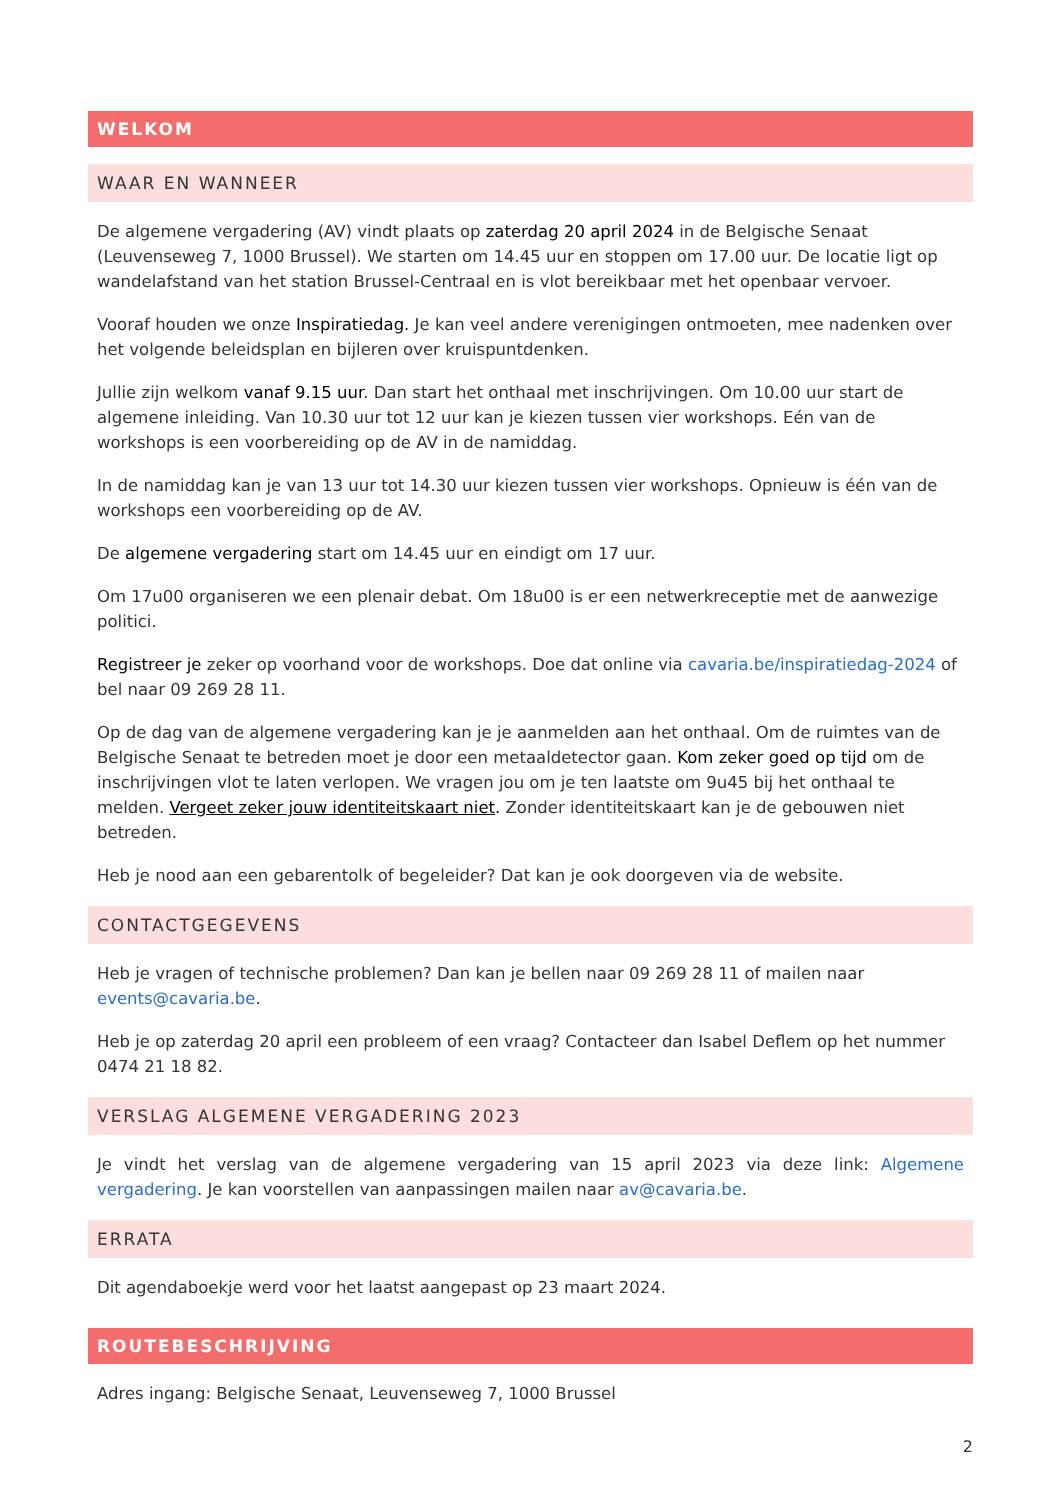WELKOM
WAAR EN WANNEER
De algemene vergadering (AV) vindt plaats op zaterdag 20 april 2024 in de Belgische Senaat (Leuvenseweg 7, 1000 Brussel). We starten om 14.45 uur en stoppen om 17.00 uur. De locatie ligt op wandelafstand van het station Brussel-Centraal en is vlot bereikbaar met het openbaar vervoer.
Vooraf houden we onze Inspiratiedag. Je kan veel andere verenigingen ontmoeten, mee nadenken over het volgende beleidsplan en bijleren over kruispuntdenken.
Jullie zijn welkom vanaf 9.15 uur. Dan start het onthaal met inschrijvingen. Om 10.00 uur start de algemene inleiding. Van 10.30 uur tot 12 uur kan je kiezen tussen vier workshops. Eén van de workshops is een voorbereiding op de AV in de namiddag.
In de namiddag kan je van 13 uur tot 14.30 uur kiezen tussen vier workshops. Opnieuw is één van de workshops een voorbereiding op de AV.
De algemene vergadering start om 14.45 uur en eindigt om 17 uur.
Om 17u00 organiseren we een plenair debat. Om 18u00 is er een netwerkreceptie met de aanwezige politici.
Registreer je zeker op voorhand voor de workshops. Doe dat online via cavaria.be/inspiratiedag-2024 of bel naar 09 269 28 11.
Op de dag van de algemene vergadering kan je je aanmelden aan het onthaal. Om de ruimtes van de Belgische Senaat te betreden moet je door een metaaldetector gaan. Kom zeker goed op tijd om de inschrijvingen vlot te laten verlopen. We vragen jou om je ten laatste om 9u45 bij het onthaal te melden. Vergeet zeker jouw identiteitskaart niet. Zonder identiteitskaart kan je de gebouwen niet betreden.
Heb je nood aan een gebarentolk of begeleider? Dat kan je ook doorgeven via de website.
CONTACTGEGEVENS
Heb je vragen of technische problemen? Dan kan je bellen naar 09 269 28 11 of mailen naar events@cavaria.be.
Heb je op zaterdag 20 april een probleem of een vraag? Contacteer dan Isabel Deflem op het nummer 0474 21 18 82.
VERSLAG ALGEMENE VERGADERING 2023
Je vindt het verslag van de algemene vergadering van 15 april 2023 via deze link: Algemene vergadering. Je kan voorstellen van aanpassingen mailen naar av@cavaria.be.
ERRATA
Dit agendaboekje werd voor het laatst aangepast op 23 maart 2024.
ROUTEBESCHRIJVING
Adres ingang: Belgische Senaat, Leuvenseweg 7, 1000 Brussel
2